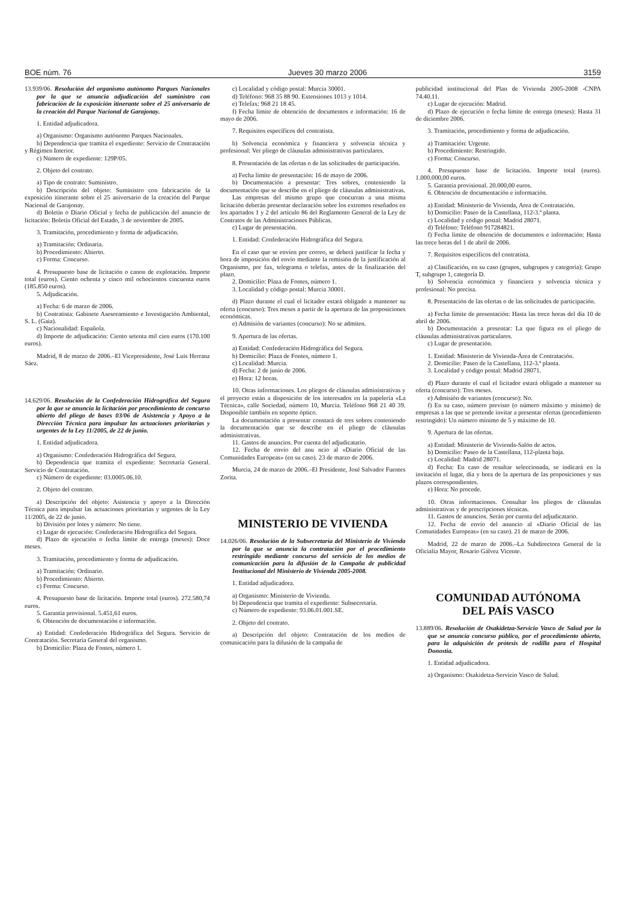BOE núm. 76 Jueves 30 marzo 2006 3159
13.939/06. Resolución del organismo autónomo Parques Nacionales por la que se anuncia adjudicación del suministro con fabricación de la exposición itinerante sobre el 25 aniversario de la creación del Parque Nacional de Garajonay.
1. Entidad adjudicadora.
a) Organismo: Organismo autónomo Parques Nacionales.
b) Dependencia que tramita el expediente: Servicio de Contratación y Régimen Interior.
c) Número de expediente: 129P/05.
2. Objeto del contrato.
a) Tipo de contrato: Suministro.
b) Descripción del objeto: Suministro con fabricación de la exposición itinerante sobre el 25 aniversario de la creación del Parque Nacional de Garajonay.
d) Boletín o Diario Oficial y fecha de publicación del anuncio de licitación: Boletín Oficial del Estado, 3 de noviembre de 2005.
3. Tramitación, procedimiento y forma de adjudicación.
a) Tramitación: Ordinaria.
b) Procedimiento: Abierto.
c) Forma: Concurso.
4. Presupuesto base de licitación o canon de explotación. Importe total (euros). Ciento ochenta y cinco mil ochocientos cincuenta euros (185.850 euros).
5. Adjudicación.
a) Fecha: 6 de marzo de 2006.
b) Contratista: Gabinete Asesoramiento e Investigación Ambiental, S. L. (Gaia).
c) Nacionalidad: Española.
d) Importe de adjudicación: Ciento setenta mil cien euros (170.100 euros).
Madrid, 8 de marzo de 2006.–El Vicepresidente, José Luis Herranz Sáez.
14.629/06. Resolución de la Confederación Hidrográfica del Segura por la que se anuncia la licitación por procedimiento de concurso abierto del pliego de bases 03/06 de Asistencia y Apoyo a la Dirección Técnica para impulsar las actuaciones prioritarias y urgentes de la Ley 11/2005, de 22 de junio.
1. Entidad adjudicadora.
a) Organismo: Confederación Hidrográfica del Segura.
b) Dependencia que tramita el expediente: Secretaría General. Servicio de Contratación.
c) Número de expediente: 03.0005.06.10.
2. Objeto del contrato.
a) Descripción del objeto: Asistencia y apoyo a la Dirección Técnica para impulsar las actuaciones prioritarias y urgentes de la Ley 11/2005, de 22 de junio.
b) División por lotes y número: No tiene.
c) Lugar de ejecución: Confederación Hidrográfica del Segura.
d) Plazo de ejecución o fecha límite de entrega (meses): Doce meses.
3. Tramitación, procedimiento y forma de adjudicación.
a) Tramitación: Ordinario.
b) Procedimiento: Abierto.
c) Forma: Concurso.
4. Presupuesto base de licitación. Importe total (euros). 272.580,74 euros.
5. Garantía provisional. 5.451,61 euros.
6. Obtención de documentación e información.
a) Entidad: Confederación Hidrográfica del Segura. Servicio de Contratación. Secretaría General del organismo.
b) Domicilio: Plaza de Fontes, número 1.
c) Localidad y código postal: Murcia 30001.
d) Teléfono: 968 35 88 90. Extensiones 1013 y 1014.
e) Telefax: 968 21 18 45.
f) Fecha límite de obtención de documentos e información: 16 de mayo de 2006.
7. Requisitos específicos del contratista.
b) Solvencia económica y financiera y solvencia técnica y profesional: Ver pliego de cláusulas administrativas particulares.
8. Presentación de las ofertas o de las solicitudes de participación.
a) Fecha límite de presentación: 16 de mayo de 2006.
b) Documentación a presentar: Tres sobres, conteniendo la documentación que se describe en el pliego de cláusulas administrativas.
Las empresas del mismo grupo que concurran a una misma licitación deberán presentar declaración sobre los extremos reseñados en los apartados 1 y 2 del artículo 86 del Reglamento General de la Ley de Contratos de las Administraciones Públicas.
c) Lugar de presentación.
1. Entidad: Confederación Hidrográfica del Segura.
En el caso que se envíen por correo, se deberá justificar la fecha y hora de imposición del envío mediante la remisión de la justificación al Organismo, por fax, telegrama o telefax, antes de la finalización del plazo.
2. Domicilio: Plaza de Fontes, número 1.
3. Localidad y código postal: Murcia 30001.
d) Plazo durante el cual el licitador estará obligado a mantener su oferta (concurso): Tres meses a partir de la apertura de las proposiciones económicas.
e) Admisión de variantes (concurso): No se admiten.
9. Apertura de las ofertas.
a) Entidad: Confederación Hidrográfica del Segura.
b) Domicilio: Plaza de Fontes, número 1.
c) Localidad: Murcia.
d) Fecha: 2 de junio de 2006.
e) Hora: 12 horas.
10. Otras informaciones. Los pliegos de cláusulas administrativas y el proyecto están a disposición de los interesados en la papelería «La Técnica», calle Sociedad, número 10, Murcia. Teléfono 968 21 40 39. Disponible también en soporte óptico.
La documentación a presentar constará de tres sobres conteniendo la documentación que se describe en el pliego de cláusulas administrativas.
11. Gastos de anuncios. Por cuenta del adjudicatario.
12. Fecha de envío del anu ncio al «Diario Oficial de las Comunidades Europeas» (en su caso). 23 de marzo de 2006.
Murcia, 24 de marzo de 2006.–El Presidente, José Salvador Fuentes Zorita.
MINISTERIO DE VIVIENDA
14.026/06. Resolución de la Subsecretaría del Ministerio de Vivienda por la que se anuncia la contratación por el procedimiento restringido mediante concurso del servicio de los medios de comunicación para la difusión de la Campaña de publicidad Institucional del Ministerio de Vivienda 2005-2008.
1. Entidad adjudicadora.
a) Organismo: Ministerio de Vivienda.
b) Dependencia que tramita el expediente: Subsecretaría.
c) Número de expediente: 93.06.01.001.SE.
2. Objeto del contrato.
a) Descripción del objeto: Contratación de los medios de comunicación para la difusión de la campaña de
publicidad institucional del Plan de Vivienda 2005-2008 -CNPA 74.40.11.
c) Lugar de ejecución: Madrid.
d) Plazo de ejecución o fecha límite de entrega (meses): Hasta 31 de diciembre 2006.
3. Tramitación, procedimiento y forma de adjudicación.
a) Tramitación: Urgente.
b) Procedimiento: Restringido.
c) Forma: Concurso.
4. Presupuesto base de licitación. Importe total (euros). 1.000.000,00 euros.
5. Garantía provisional. 20.000,00 euros.
6. Obtención de documentación e información.
a) Entidad: Ministerio de Vivienda, Area de Contratación.
b) Domicilio: Paseo de la Castellana, 112-3.ª planta.
c) Localidad y código postal: Madrid 28071.
d) Teléfono: Teléfono 917284821.
f) Fecha límite de obtención de documentos e información: Hasta las trece horas del 1 de abril de 2006.
7. Requisitos específicos del contratista.
a) Clasificación, en su caso (grupos, subgrupos y categoría): Grupo T, subgrupo 1, categoría D.
b) Solvencia económica y financiera y solvencia técnica y profesional: No precisa.
8. Presentación de las ofertas o de las solicitudes de participación.
a) Fecha límite de presentación: Hasta las trece horas del día 10 de abril de 2006.
b) Documentación a presentar: La que figura en el pliego de cláusulas administrativas particulares.
c) Lugar de presentación.
1. Entidad: Ministerio de Vivienda-Área de Contratación.
2. Domicilio: Paseo de la Castellana, 112-3.ª planta.
3. Localidad y código postal: Madrid 28071.
d) Plazo durante el cual el licitador estará obligado a mantener su oferta (concurso): Tres meses.
e) Admisión de variantes (concurso): No.
f) En su caso, número previsto (o número máximo y mínimo) de empresas a las que se pretende invitar a presentar ofertas (procedimiento restringido): Un número mínimo de 5 y máximo de 10.
9. Apertura de las ofertas.
a) Entidad: Ministerio de Vivienda-Salón de actos.
b) Domicilio: Paseo de la Castellana, 112-planta baja.
c) Localidad: Madrid 28071.
d) Fecha: En caso de resultar seleccionada, se indicará en la invitación el lugar, día y hora de la apertura de las proposiciones y sus plazos correspondientes.
e) Hora: No procede.
10. Otras informaciones. Consultar los pliegos de cláusulas administrativas y de prescripciones técnicas.
11. Gastos de anuncios. Serán por cuenta del adjudicatario.
12. Fecha de envío del anuncio al «Diario Oficial de las Comunidades Europeas» (en su caso). 21 de marzo de 2006.
Madrid, 22 de marzo de 2006.–La Subdirectora General de la Oficialía Mayor, Rosario Gálvez Vicente.
COMUNIDAD AUTÓNOMA
DEL PAÍS VASCO
13.889/06. Resolución de Osakidetza-Servicio Vasco de Salud por la que se anuncia concurso público, por el procedimiento abierto, para la adquisición de prótesis de rodilla para el Hospital Donostia.
1. Entidad adjudicadora.
a) Organismo: Osakidetza-Servicio Vasco de Salud.